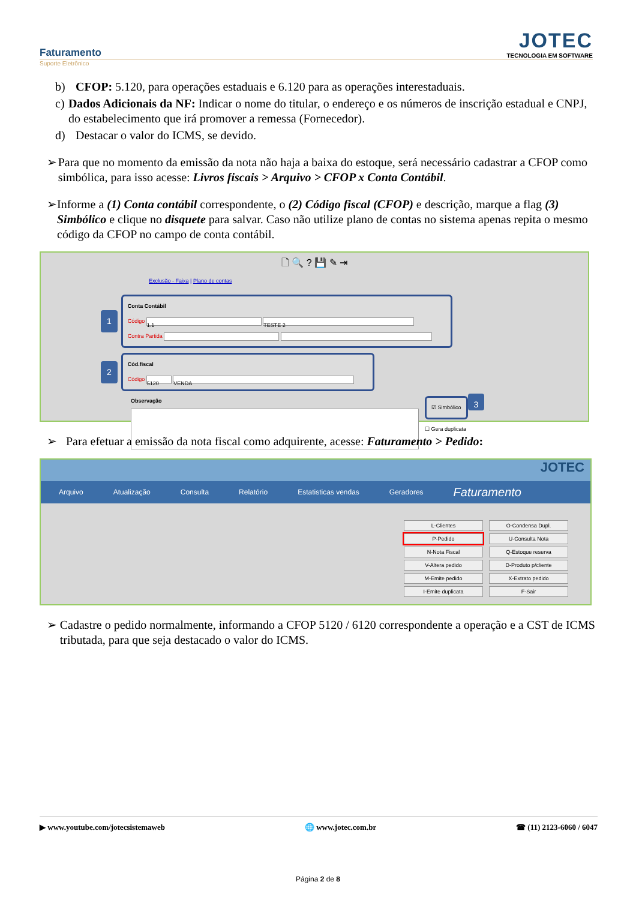Faturamento
Suporte Eletrônico
JOTEC
TECNOLOGIA EM SOFTWARE
b) CFOP: 5.120, para operações estaduais e 6.120 para as operações interestaduais.
c) Dados Adicionais da NF: Indicar o nome do titular, o endereço e os números de inscrição estadual e CNPJ, do estabelecimento que irá promover a remessa (Fornecedor).
d) Destacar o valor do ICMS, se devido.
➢ Para que no momento da emissão da nota não haja a baixa do estoque, será necessário cadastrar a CFOP como simbólica, para isso acesse: Livros fiscais > Arquivo > CFOP x Conta Contábil.
➢ Informe a (1) Conta contábil correspondente, o (2) Código fiscal (CFOP) e descrição, marque a flag (3) Simbólico e clique no disquete para salvar. Caso não utilize plano de contas no sistema apenas repita o mesmo código da CFOP no campo de conta contábil.
🗋 🔍 ? 💾 ✎ ⇥
Exclusão - Faixa | Plano de contas
1
Conta Contábil
Código 1.1 TESTE 2
Contra Partida
2
Cód.fiscal
Código 5120 VENDA
Observação
☑ Simbólico
☐ Gera duplicata
3
➢ Para efetuar a emissão da nota fiscal como adquirente, acesse: Faturamento > Pedido:
JOTEC
Arquivo Atualização Consulta Relatório Estatisticas vendas Geradores Faturamento
L-Clientes O-Condensa Dupl.
P-Pedido U-Consulta Nota
N-Nota Fiscal Q-Estoque reserva
V-Altera pedido D-Produto p/cliente
M-Emite pedido X-Extrato pedido
I-Emite duplicata F-Sair
➢ Cadastre o pedido normalmente, informando a CFOP 5120 / 6120 correspondente a operação e a CST de ICMS tributada, para que seja destacado o valor do ICMS.
▶ www.youtube.com/jotecsistemaweb 🌐 www.jotec.com.br ☎ (11) 2123-6060 / 6047
Página 2 de 8